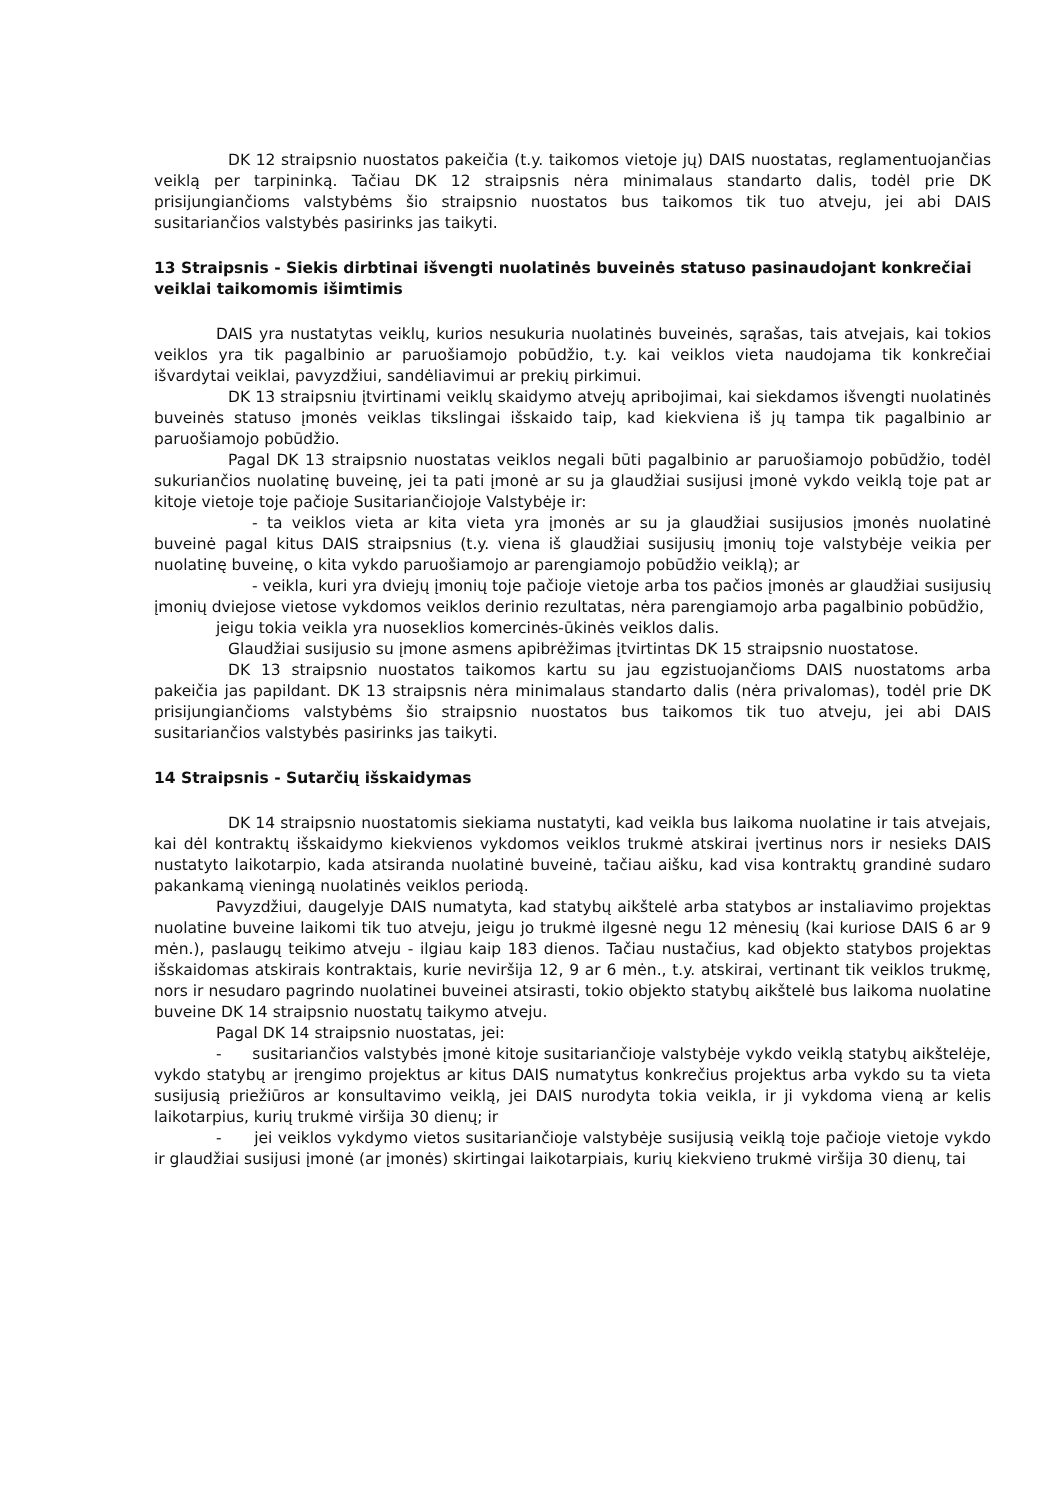DK 12 straipsnio nuostatos pakeičia (t.y. taikomos vietoje jų) DAIS nuostatas, reglamentuojančias veiklą per tarpininką. Tačiau DK 12 straipsnis nėra minimalaus standarto dalis, todėl prie DK prisijungiančioms valstybėms šio straipsnio nuostatos bus taikomos tik tuo atveju, jei abi DAIS susitariančios valstybės pasirinks jas taikyti.
13 Straipsnis - Siekis dirbtinai išvengti nuolatinės buveinės statuso pasinaudojant konkrečiai veiklai taikomomis išimtimis
DAIS yra nustatytas veiklų, kurios nesukuria nuolatinės buveinės, sąrašas, tais atvejais, kai tokios veiklos yra tik pagalbinio ar paruošiamojo pobūdžio, t.y. kai veiklos vieta naudojama tik konkrečiai išvardytai veiklai, pavyzdžiui, sandėliavimui ar prekių pirkimui.
DK 13 straipsniu įtvirtinami veiklų skaidymo atvejų apribojimai, kai siekdamos išvengti nuolatinės buveinės statuso įmonės veiklas tikslingai išskaido taip, kad kiekviena iš jų tampa tik pagalbinio ar paruošiamojo pobūdžio.
Pagal DK 13 straipsnio nuostatas veiklos negali būti pagalbinio ar paruošiamojo pobūdžio, todėl sukuriančios nuolatinę buveinę, jei ta pati įmonė ar su ja glaudžiai susijusi įmonė vykdo veiklą toje pat ar kitoje vietoje toje pačioje Susitariančiojoje Valstybėje ir:
- ta veiklos vieta ar kita vieta yra įmonės ar su ja glaudžiai susijusios įmonės nuolatinė buveinė pagal kitus DAIS straipsnius (t.y. viena iš glaudžiai susijusių įmonių toje valstybėje veikia per nuolatinę buveinę, o kita vykdo paruošiamojo ar parengiamojo pobūdžio veiklą); ar
- veikla, kuri yra dviejų įmonių toje pačioje vietoje arba tos pačios įmonės ar glaudžiai susijusių įmonių dviejose vietose vykdomos veiklos derinio rezultatas, nėra parengiamojo arba pagalbinio pobūdžio,
jeigu tokia veikla yra nuoseklios komercinės-ūkinės veiklos dalis.
Glaudžiai susijusio su įmone asmens apibrėžimas įtvirtintas DK 15 straipsnio nuostatose.
DK 13 straipsnio nuostatos taikomos kartu su jau egzistuojančioms DAIS nuostatoms arba pakeičia jas papildant. DK 13 straipsnis nėra minimalaus standarto dalis (nėra privalomas), todėl prie DK prisijungiančioms valstybėms šio straipsnio nuostatos bus taikomos tik tuo atveju, jei abi DAIS susitariančios valstybės pasirinks jas taikyti.
14 Straipsnis - Sutarčių išskaidymas
DK 14 straipsnio nuostatomis siekiama nustatyti, kad veikla bus laikoma nuolatine ir tais atvejais, kai dėl kontraktų išskaidymo kiekvienos vykdomos veiklos trukmė atskirai įvertinus nors ir nesieks DAIS nustatyto laikotarpio, kada atsiranda nuolatinė buveinė, tačiau aišku, kad visa kontraktų grandinė sudaro pakankamą vieningą nuolatinės veiklos periodą.
Pavyzdžiui, daugelyje DAIS numatyta, kad statybų aikštelė arba statybos ar instaliavimo projektas nuolatine buveine laikomi tik tuo atveju, jeigu jo trukmė ilgesnė negu 12 mėnesių (kai kuriose DAIS 6 ar 9 mėn.), paslaugų teikimo atveju - ilgiau kaip 183 dienos. Tačiau nustačius, kad objekto statybos projektas išskaidomas atskirais kontraktais, kurie neviršija 12, 9 ar 6 mėn., t.y. atskirai, vertinant tik veiklos trukmę, nors ir nesudaro pagrindo nuolatinei buveinei atsirasti, tokio objekto statybų aikštelė bus laikoma nuolatine buveine DK 14 straipsnio nuostatų taikymo atveju.
Pagal DK 14 straipsnio nuostatas, jei:
- susitariančios valstybės įmonė kitoje susitariančioje valstybėje vykdo veiklą statybų aikštelėje, vykdo statybų ar įrengimo projektus ar kitus DAIS numatytus konkrečius projektus arba vykdo su ta vieta susijusią priežiūros ar konsultavimo veiklą, jei DAIS nurodyta tokia veikla, ir ji vykdoma vieną ar kelis laikotarpius, kurių trukmė viršija 30 dienų; ir
- jei veiklos vykdymo vietos susitariančioje valstybėje susijusią veiklą toje pačioje vietoje vykdo ir glaudžiai susijusi įmonė (ar įmonės) skirtingai laikotarpiais, kurių kiekvieno trukmė viršija 30 dienų, tai